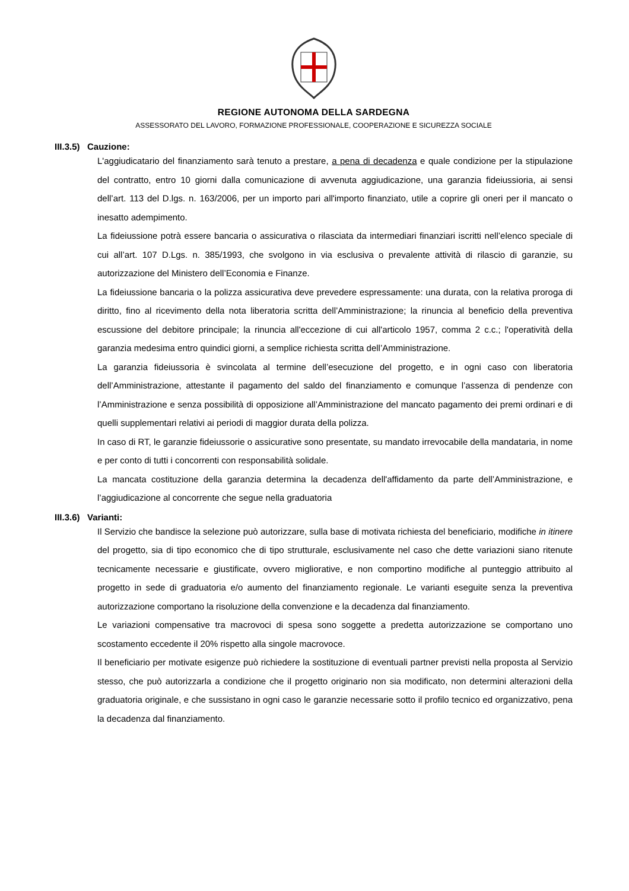REGIONE AUTONOMA DELLA SARDEGNA
ASSESSORATO DEL LAVORO, FORMAZIONE PROFESSIONALE, COOPERAZIONE E SICUREZZA SOCIALE
III.3.5) Cauzione:
L'aggiudicatario del finanziamento sarà tenuto a prestare, a pena di decadenza e quale condizione per la stipulazione del contratto, entro 10 giorni dalla comunicazione di avvenuta aggiudicazione, una garanzia fideiussioria, ai sensi dell’art. 113 del D.lgs. n. 163/2006, per un importo pari all'importo finanziato, utile a coprire gli oneri per il mancato o inesatto adempimento.
La fideiussione potrà essere bancaria o assicurativa o rilasciata da intermediari finanziari iscritti nell’elenco speciale di cui all’art. 107 D.Lgs. n. 385/1993, che svolgono in via esclusiva o prevalente attività di rilascio di garanzie, su autorizzazione del Ministero dell’Economia e Finanze.
La fideiussione bancaria o la polizza assicurativa deve prevedere espressamente: una durata, con la relativa proroga di diritto, fino al ricevimento della nota liberatoria scritta dell’Amministrazione; la rinuncia al beneficio della preventiva escussione del debitore principale; la rinuncia all'eccezione di cui all'articolo 1957, comma 2 c.c.; l'operatività della garanzia medesima entro quindici giorni, a semplice richiesta scritta dell’Amministrazione.
La garanzia fideiussoria è svincolata al termine dell’esecuzione del progetto, e in ogni caso con liberatoria dell’Amministrazione, attestante il pagamento del saldo del finanziamento e comunque l’assenza di pendenze con l’Amministrazione e senza possibilità di opposizione all’Amministrazione del mancato pagamento dei premi ordinari e di quelli supplementari relativi ai periodi di maggior durata della polizza.
In caso di RT, le garanzie fideiussorie o assicurative sono presentate, su mandato irrevocabile della mandataria, in nome e per conto di tutti i concorrenti con responsabilità solidale.
La mancata costituzione della garanzia determina la decadenza dell'affidamento da parte dell’Amministrazione, e l’aggiudicazione al concorrente che segue nella graduatoria
III.3.6) Varianti:
Il Servizio che bandisce la selezione può autorizzare, sulla base di motivata richiesta del beneficiario, modifiche in itinere del progetto, sia di tipo economico che di tipo strutturale, esclusivamente nel caso che dette variazioni siano ritenute tecnicamente necessarie e giustificate, ovvero migliorative, e non comportino modifiche al punteggio attribuito al progetto in sede di graduatoria e/o aumento del finanziamento regionale. Le varianti eseguite senza la preventiva autorizzazione comportano la risoluzione della convenzione e la decadenza dal finanziamento.
Le variazioni compensative tra macrovoci di spesa sono soggette a predetta autorizzazione se comportano uno scostamento eccedente il 20% rispetto alla singole macrovoce.
Il beneficiario per motivate esigenze può richiedere la sostituzione di eventuali partner previsti nella proposta al Servizio stesso, che può autorizzarla a condizione che il progetto originario non sia modificato, non determini alterazioni della graduatoria originale, e che sussistano in ogni caso le garanzie necessarie sotto il profilo tecnico ed organizzativo, pena la decadenza dal finanziamento.